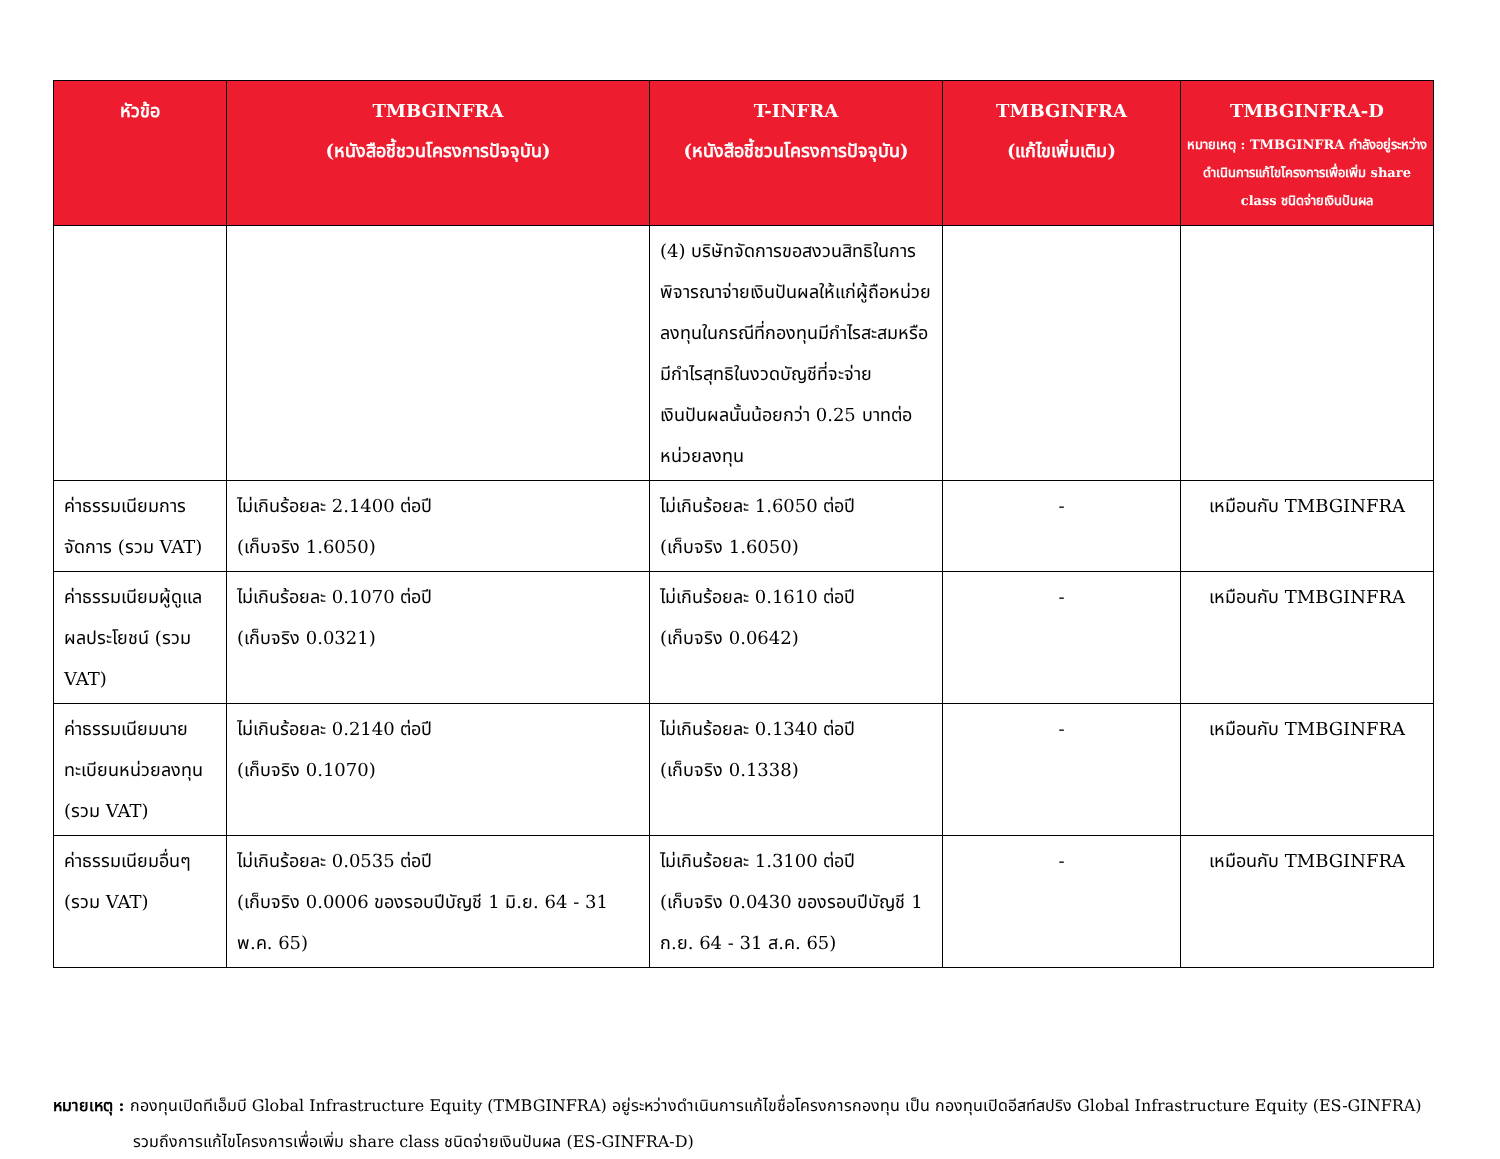| หัวข้อ | TMBGINFRA (หนังสือชี้ชวนโครงการปัจจุบัน) | T-INFRA (หนังสือชี้ชวนโครงการปัจจุบัน) | TMBGINFRA (แก้ไขเพิ่มเติม) | TMBGINFRA-D หมายเหตุ : TMBGINFRA กำลังอยู่ระหว่างดำเนินการแก้ไขโครงการเพื่อเพิ่ม share class ชนิดจ่ายเงินปันผล |
| --- | --- | --- | --- | --- |
| | | (4) บริษัทจัดการขอสงวนสิทธิในการพิจารณาจ่ายเงินปันผลให้แก่ผู้ถือหน่วยลงทุนในกรณีที่กองทุนมีกำไรสะสมหรือมีกำไรสุทธิในงวดบัญชีที่จะจ่ายเงินปันผลนั้นน้อยกว่า 0.25 บาทต่อหน่วยลงทุน | | |
| ค่าธรรมเนียมการจัดการ (รวม VAT) | ไม่เกินร้อยละ 2.1400 ต่อปี (เก็บจริง 1.6050) | ไม่เกินร้อยละ 1.6050 ต่อปี (เก็บจริง 1.6050) | - | เหมือนกับ TMBGINFRA |
| ค่าธรรมเนียมผู้ดูแลผลประโยชน์ (รวม VAT) | ไม่เกินร้อยละ 0.1070 ต่อปี (เก็บจริง 0.0321) | ไม่เกินร้อยละ 0.1610 ต่อปี (เก็บจริง 0.0642) | - | เหมือนกับ TMBGINFRA |
| ค่าธรรมเนียมนายทะเบียนหน่วยลงทุน (รวม VAT) | ไม่เกินร้อยละ 0.2140 ต่อปี (เก็บจริง 0.1070) | ไม่เกินร้อยละ 0.1340 ต่อปี (เก็บจริง 0.1338) | - | เหมือนกับ TMBGINFRA |
| ค่าธรรมเนียมอื่นๆ (รวม VAT) | ไม่เกินร้อยละ 0.0535 ต่อปี (เก็บจริง 0.0006 ของรอบปีบัญชี 1 มิ.ย. 64 - 31 พ.ค. 65) | ไม่เกินร้อยละ 1.3100 ต่อปี (เก็บจริง 0.0430 ของรอบปีบัญชี 1 ก.ย. 64 - 31 ส.ค. 65) | - | เหมือนกับ TMBGINFRA |
หมายเหตุ : กองทุนเปิดทีเอ็มบี Global Infrastructure Equity (TMBGINFRA) อยู่ระหว่างดำเนินการแก้ไขชื่อโครงการกองทุน เป็น กองทุนเปิดอีสท์สปริง Global Infrastructure Equity (ES-GINFRA)
รวมถึงการแก้ไขโครงการเพื่อเพิ่ม share class ชนิดจ่ายเงินปันผล (ES-GINFRA-D)